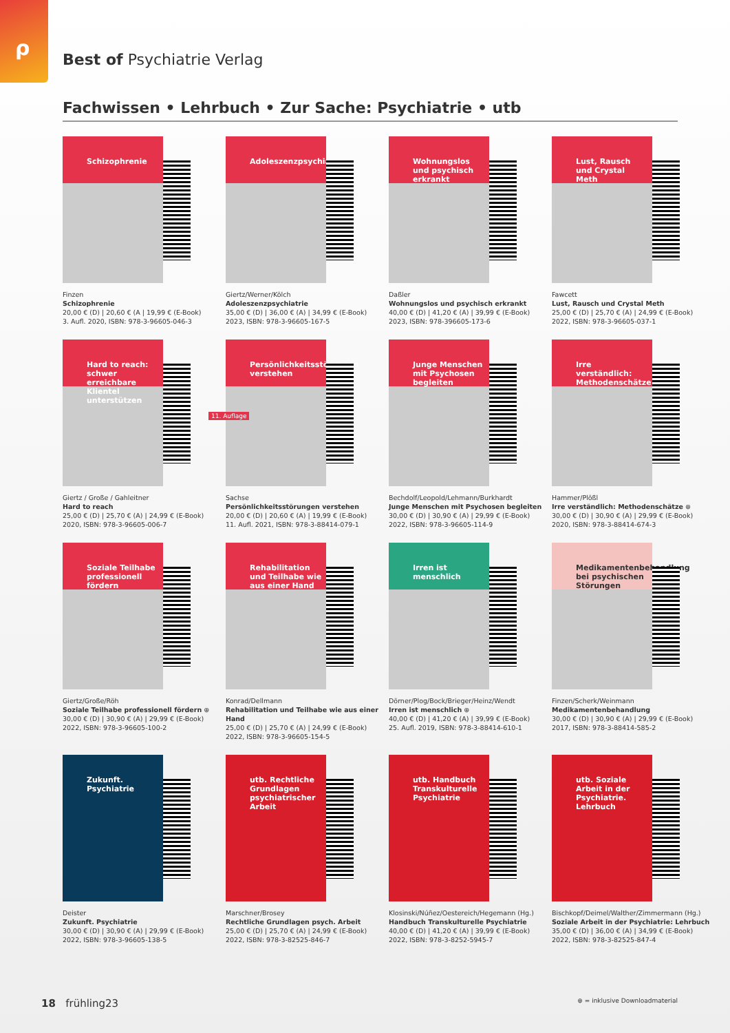ρ
Best of Psychiatrie Verlag
Fachwissen • Lehrbuch • Zur Sache: Psychiatrie • utb
Schizophrenie
Finzen
Schizophrenie
20,00 € (D) | 20,60 € (A | 19,99 € (E-Book)
3. Aufl. 2020, ISBN: 978-3-96605-046-3
Adoleszenzpsychiatrie
Giertz/Werner/Kölch
Adoleszenzpsychiatrie
35,00 € (D) | 36,00 € (A) | 34,99 € (E-Book)
2023, ISBN: 978-3-96605-167-5
Wohnungslos und psychisch erkrankt
Daßler
Wohnungslos und psychisch erkrankt
40,00 € (D) | 41,20 € (A) | 39,99 € (E-Book)
2023, ISBN: 978-396605-173-6
Lust, Rausch und Crystal Meth
Fawcett
Lust, Rausch und Crystal Meth
25,00 € (D) | 25,70 € (A) | 24,99 € (E-Book)
2022, ISBN: 978-3-96605-037-1
Hard to reach: schwer erreichbare Klientel unterstützen
Giertz / Große / Gahleitner
Hard to reach
25,00 € (D) | 25,70 € (A) | 24,99 € (E-Book)
2020, ISBN: 978-3-96605-006-7
11. Auflage
Persönlichkeitsstörungen verstehen
Sachse
Persönlichkeitsstörungen verstehen
20,00 € (D) | 20,60 € (A) | 19,99 € (E-Book)
11. Aufl. 2021, ISBN: 978-3-88414-079-1
Junge Menschen mit Psychosen begleiten
Bechdolf/Leopold/Lehmann/Burkhardt
Junge Menschen mit Psychosen begleiten
30,00 € (D) | 30,90 € (A) | 29,99 € (E-Book)
2022, ISBN: 978-3-96605-114-9
Irre verständlich: Methodenschätze
Hammer/Plößl
Irre verständlich: Methodenschätze ⊕
30,00 € (D) | 30,90 € (A) | 29,99 € (E-Book)
2020, ISBN: 978-3-88414-674-3
Soziale Teilhabe professionell fördern
Giertz/Große/Röh
Soziale Teilhabe professionell fördern ⊕
30,00 € (D) | 30,90 € (A) | 29,99 € (E-Book)
2022, ISBN: 978-3-96605-100-2
Rehabilitation und Teilhabe wie aus einer Hand
Konrad/Dellmann
Rehabilitation und Teilhabe wie aus einer Hand
25,00 € (D) | 25,70 € (A) | 24,99 € (E-Book)
2022, ISBN: 978-3-96605-154-5
Irren ist menschlich
Dörner/Plog/Bock/Brieger/Heinz/Wendt
Irren ist menschlich ⊕
40,00 € (D) | 41,20 € (A) | 39,99 € (E-Book)
25. Aufl. 2019, ISBN: 978-3-88414-610-1
Medikamentenbehandlung bei psychischen Störungen
Finzen/Scherk/Weinmann
Medikamentenbehandlung
30,00 € (D) | 30,90 € (A) | 29,99 € (E-Book)
2017, ISBN: 978-3-88414-585-2
Zukunft. Psychiatrie
Deister
Zukunft. Psychiatrie
30,00 € (D) | 30,90 € (A) | 29,99 € (E-Book)
2022, ISBN: 978-3-96605-138-5
utb. Rechtliche Grundlagen psychiatrischer Arbeit
Marschner/Brosey
Rechtliche Grundlagen psych. Arbeit
25,00 € (D) | 25,70 € (A) | 24,99 € (E-Book)
2022, ISBN: 978-3-82525-846-7
utb. Handbuch Transkulturelle Psychiatrie
Klosinski/Núñez/Oestereich/Hegemann (Hg.)
Handbuch Transkulturelle Psychiatrie
40,00 € (D) | 41,20 € (A) | 39,99 € (E-Book)
2022, ISBN: 978-3-8252-5945-7
utb. Soziale Arbeit in der Psychiatrie. Lehrbuch
Bischkopf/Deimel/Walther/Zimmermann (Hg.)
Soziale Arbeit in der Psychiatrie: Lehrbuch
35,00 € (D) | 36,00 € (A) | 34,99 € (E-Book)
2022, ISBN: 978-3-82525-847-4
18 frühling23 ⊕ = inklusive Downloadmaterial